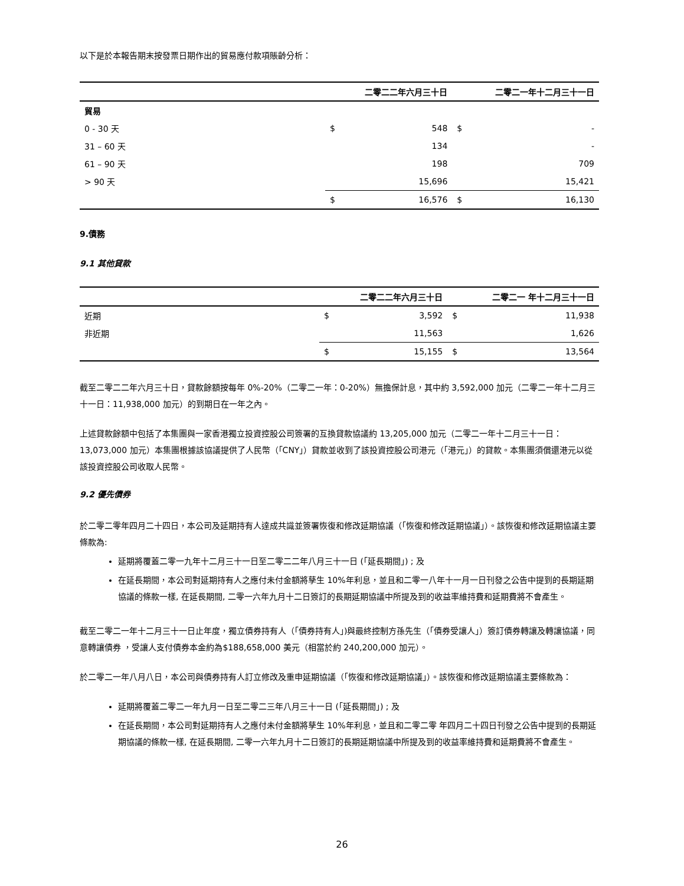以下是於本報告期末按發票日期作出的貿易應付款項賬齡分析：
| | | 二零二二年六月三十日 | | 二零二一年十二月三十一日 |
| --- | --- | --- | --- | --- |
| 貿易 | | | | |
| 0 - 30 天 | $ | 548 | $ | - |
| 31 – 60 天 | | 134 | | - |
| 61 – 90 天 | | 198 | | 709 |
| > 90 天 | | 15,696 | | 15,421 |
| | $ | 16,576 | $ | 16,130 |
9.債務
9.1 其他貸款
| | | 二零二二年六月三十日 | | 二零二一 年十二月三十一日 |
| --- | --- | --- | --- | --- |
| 近期 | $ | 3,592 | $ | 11,938 |
| 非近期 | | 11,563 | | 1,626 |
| | $ | 15,155 | $ | 13,564 |
截至二零二二年六月三十日，貸款餘額按每年 0%-20%（二零二一年：0-20%）無擔保計息，其中約 3,592,000 加元（二零二一年十二月三十一日：11,938,000 加元）的到期日在一年之內。
上述貸款餘額中包括了本集團與一家香港獨立投資控股公司簽署的互換貸款協議約 13,205,000 加元（二零二一年十二月三十一日：13,073,000 加元）本集團根據該協議提供了人民幣（「CNY」）貸款並收到了該投資控股公司港元（「港元」）的貸款。本集團須償還港元以從該投資控股公司收取人民幣。
9.2 優先債券
於二零二零年四月二十四日，本公司及延期持有人達成共識並簽署恢復和修改延期協議（「恢復和修改延期協議」）。該恢復和修改延期協議主要條款為:
延期將覆蓋二零一九年十二月三十一日至二零二二年八月三十一日 (「延長期間」) ; 及
在延長期間，本公司對延期持有人之應付未付金額將孳生 10%年利息，並且和二零一八年十一月一日刊發之公告中提到的長期延期協議的條款一樣, 在延長期間, 二零一六年九月十二日簽訂的長期延期協議中所提及到的收益率維持費和延期費將不會產生。
截至二零二一年十二月三十一日止年度，獨立債券持有人（「債券持有人」)與最終控制方孫先生（「債券受讓人」）簽訂債券轉讓及轉讓協議，同意轉讓債券 ，受讓人支付債券本金約為$188,658,000 美元（相當於約 240,200,000 加元）。
於二零二一年八月八日，本公司與債券持有人訂立修改及重申延期協議（「恢復和修改延期協議」）。該恢復和修改延期協議主要條款為：
延期將覆蓋二零二一年九月一日至二零二三年八月三十一日 (「延長期間」) ; 及
在延長期間，本公司對延期持有人之應付未付金額將孳生 10%年利息，並且和二零二零 年四月二十四日刊發之公告中提到的長期延期協議的條款一樣, 在延長期間, 二零一六年九月十二日簽訂的長期延期協議中所提及到的收益率維持費和延期費將不會產生。
26